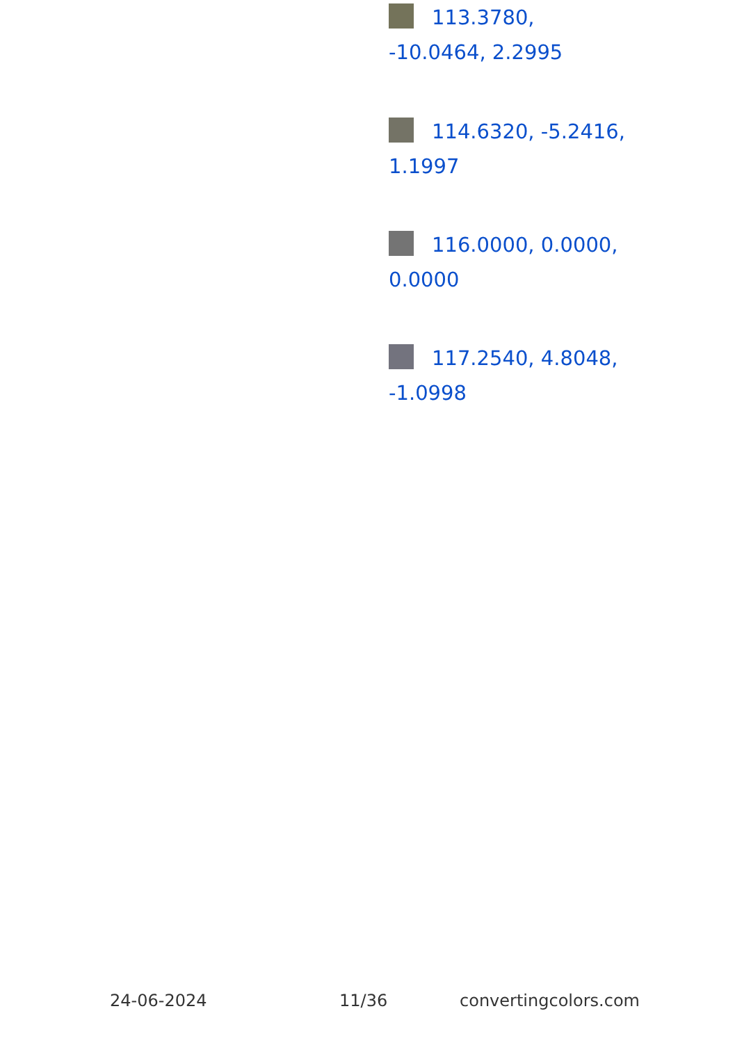113.3780, -10.0464, 2.2995
114.6320, -5.2416, 1.1997
116.0000, 0.0000, 0.0000
117.2540, 4.8048, -1.0998
24-06-2024 11/36 convertingcolors.com